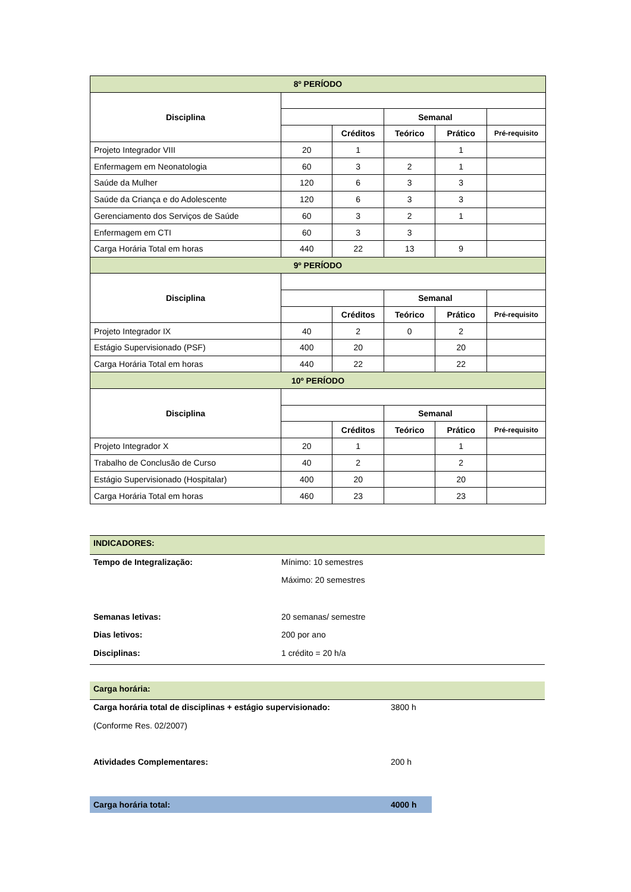| 8º PERÍODO | | | | | |
| --- | --- | --- | --- | --- | --- |
| Disciplina | | | | | |
| | | | Semanal | | |
| | | Créditos | Teórico | Prático | Pré-requisito |
| Projeto Integrador VIII | 20 | 1 | | 1 | |
| Enfermagem em Neonatologia | 60 | 3 | 2 | 1 | |
| Saúde da Mulher | 120 | 6 | 3 | 3 | |
| Saúde da Criança e do Adolescente | 120 | 6 | 3 | 3 | |
| Gerenciamento dos Serviços de Saúde | 60 | 3 | 2 | 1 | |
| Enfermagem em CTI | 60 | 3 | 3 | | |
| Carga Horária Total em horas | 440 | 22 | 13 | 9 | |
| 9º PERÍODO | | | | | |
| Disciplina | | | | | |
| | | | Semanal | | |
| | | Créditos | Teórico | Prático | Pré-requisito |
| Projeto Integrador IX | 40 | 2 | 0 | 2 | |
| Estágio Supervisionado (PSF) | 400 | 20 | | 20 | |
| Carga Horária Total em horas | 440 | 22 | | 22 | |
| 10º PERÍODO | | | | | |
| Disciplina | | | | | |
| | | | Semanal | | |
| | | Créditos | Teórico | Prático | Pré-requisito |
| Projeto Integrador X | 20 | 1 | | 1 | |
| Trabalho de Conclusão de Curso | 40 | 2 | | 2 | |
| Estágio Supervisionado (Hospitalar) | 400 | 20 | | 20 | |
| Carga Horária Total em horas | 460 | 23 | | 23 | |
| INDICADORES: | |
| Tempo de Integralização: | Mínimo: 10 semestres |
| | Máximo: 20 semestres |
| Semanas letivas: | 20 semanas/ semestre |
| Dias letivos: | 200 por ano |
| Disciplinas: | 1 crédito = 20 h/a |
| Carga horária: | |
| Carga horária total de disciplinas + estágio supervisionado: | 3800 h |
| (Conforme Res. 02/2007) | |
| Atividades Complementares: | 200 h |
| Carga horária total: | 4000 h |